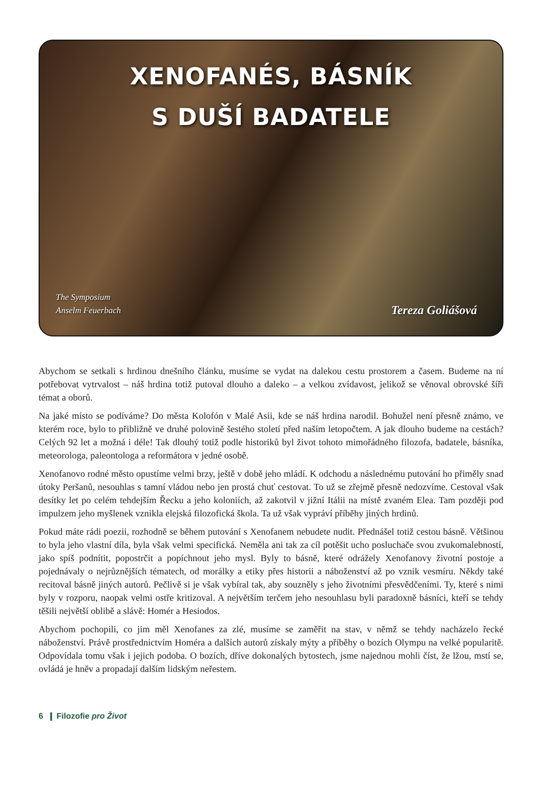XENOFANÉS, BÁSNÍK
S DUŠÍ BADATELE
The Symposium
Anselm Feuerbach
Tereza Goliášová
Abychom se setkali s hrdinou dnešního článku, musíme se vydat na dalekou cestu prostorem a časem. Budeme na ní potřebovat vytrvalost – náš hrdina totiž putoval dlouho a daleko – a velkou zvídavost, jelikož se věnoval obrovské šíři témat a oborů.
Na jaké místo se podíváme? Do města Kolofón v Malé Asii, kde se náš hrdina narodil. Bohužel není přesně známo, ve kterém roce, bylo to přibližně ve druhé polovině šestého století před naším letopočtem. A jak dlouho budeme na cestách? Celých 92 let a možná i déle! Tak dlouhý totiž podle historiků byl život tohoto mimořádného filozofa, badatele, básníka, meteorologa, paleontologa a reformátora v jedné osobě.
Xenofanovo rodné město opustíme velmi brzy, ještě v době jeho mládí. K odchodu a následnému putování ho přiměly snad útoky Peršanů, nesouhlas s tamní vládou nebo jen prostá chuť cestovat. To už se zřejmě přesně nedozvíme. Cestoval však desítky let po celém tehdejším Řecku a jeho koloniích, až zakotvil v jižní Itálii na místě zvaném Elea. Tam později pod impulzem jeho myšlenek vznikla elejská filozofická škola. Ta už však vypráví příběhy jiných hrdinů.
Pokud máte rádi poezii, rozhodně se během putování s Xenofanem nebudete nudit. Přednášel totiž cestou básně. Většinou to byla jeho vlastní díla, byla však velmi specifická. Neměla ani tak za cíl potěšit ucho posluchače svou zvukomalebností, jako spíš podnítit, popostrčit a popíchnout jeho mysl. Byly to básně, které odrážely Xenofanovy životní postoje a pojednávaly o nejrůznějších tématech, od morálky a etiky přes historii a náboženství až po vznik vesmíru. Někdy také recitoval básně jiných autorů. Pečlivě si je však vybíral tak, aby souzněly s jeho životními přesvědčeními. Ty, které s nimi byly v rozporu, naopak velmi ostře kritizoval. A největším terčem jeho nesouhlasu byli paradoxně básníci, kteří se tehdy těšili největší oblibě a slávě: Homér a Hesiodos.
Abychom pochopili, co jim měl Xenofanes za zlé, musíme se zaměřit na stav, v němž se tehdy nacházelo řecké náboženství. Právě prostřednictvím Homéra a dalších autorů získaly mýty a příběhy o bozích Olympu na velké popularitě. Odpovídala tomu však i jejich podoba. O bozích, dříve dokonalých bytostech, jsme najednou mohli číst, že lžou, mstí se, ovládá je hněv a propadají dalším lidským neřestem.
6 ❙ Filozofie pro Život